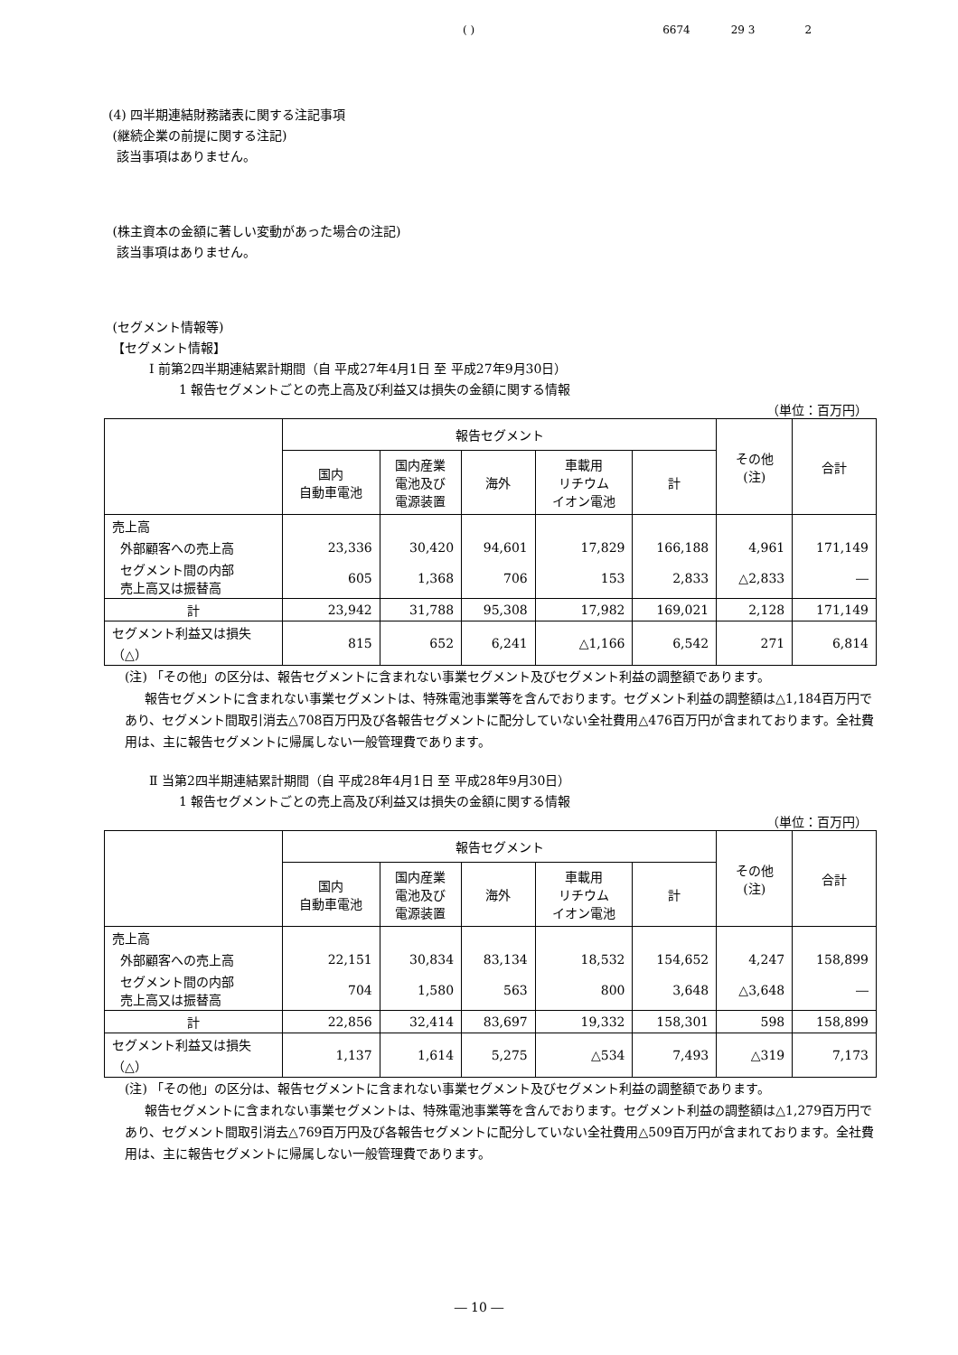( ) 6674 29 3 2
(4) 四半期連結財務諸表に関する注記事項
(継続企業の前提に関する注記)
該当事項はありません。
(株主資本の金額に著しい変動があった場合の注記)
該当事項はありません。
(セグメント情報等)
【セグメント情報】
Ⅰ 前第2四半期連結累計期間（自 平成27年4月1日 至 平成27年9月30日）
1 報告セグメントごとの売上高及び利益又は損失の金額に関する情報
（単位：百万円）
| | 報告セグメント | | | | | その他 (注) | 合計 |
| --- | --- | --- | --- | --- | --- | --- | --- |
| | 国内 自動車電池 | 国内産業 電池及び 電源装置 | 海外 | 車載用 リチウム イオン電池 | 計 | | |
| 売上高 | | | | | | | |
| 外部顧客への売上高 | 23,336 | 30,420 | 94,601 | 17,829 | 166,188 | 4,961 | 171,149 |
| セグメント間の内部 売上高又は振替高 | 605 | 1,368 | 706 | 153 | 2,833 | △2,833 | ― |
| 計 | 23,942 | 31,788 | 95,308 | 17,982 | 169,021 | 2,128 | 171,149 |
| セグメント利益又は損失 （△） | 815 | 652 | 6,241 | △1,166 | 6,542 | 271 | 6,814 |
(注) 「その他」の区分は、報告セグメントに含まれない事業セグメント及びセグメント利益の調整額であります。
報告セグメントに含まれない事業セグメントは、特殊電池事業等を含んでおります。セグメント利益の調整額は△1,184百万円であり、セグメント間取引消去△708百万円及び各報告セグメントに配分していない全社費用△476百万円が含まれております。全社費用は、主に報告セグメントに帰属しない一般管理費であります。
Ⅱ 当第2四半期連結累計期間（自 平成28年4月1日 至 平成28年9月30日）
1 報告セグメントごとの売上高及び利益又は損失の金額に関する情報
（単位：百万円）
| | 報告セグメント | | | | | その他 (注) | 合計 |
| --- | --- | --- | --- | --- | --- | --- | --- |
| | 国内 自動車電池 | 国内産業 電池及び 電源装置 | 海外 | 車載用 リチウム イオン電池 | 計 | | |
| 売上高 | | | | | | | |
| 外部顧客への売上高 | 22,151 | 30,834 | 83,134 | 18,532 | 154,652 | 4,247 | 158,899 |
| セグメント間の内部 売上高又は振替高 | 704 | 1,580 | 563 | 800 | 3,648 | △3,648 | ― |
| 計 | 22,856 | 32,414 | 83,697 | 19,332 | 158,301 | 598 | 158,899 |
| セグメント利益又は損失 （△） | 1,137 | 1,614 | 5,275 | △534 | 7,493 | △319 | 7,173 |
(注) 「その他」の区分は、報告セグメントに含まれない事業セグメント及びセグメント利益の調整額であります。
報告セグメントに含まれない事業セグメントは、特殊電池事業等を含んでおります。セグメント利益の調整額は△1,279百万円であり、セグメント間取引消去△769百万円及び各報告セグメントに配分していない全社費用△509百万円が含まれております。全社費用は、主に報告セグメントに帰属しない一般管理費であります。
― 10 ―